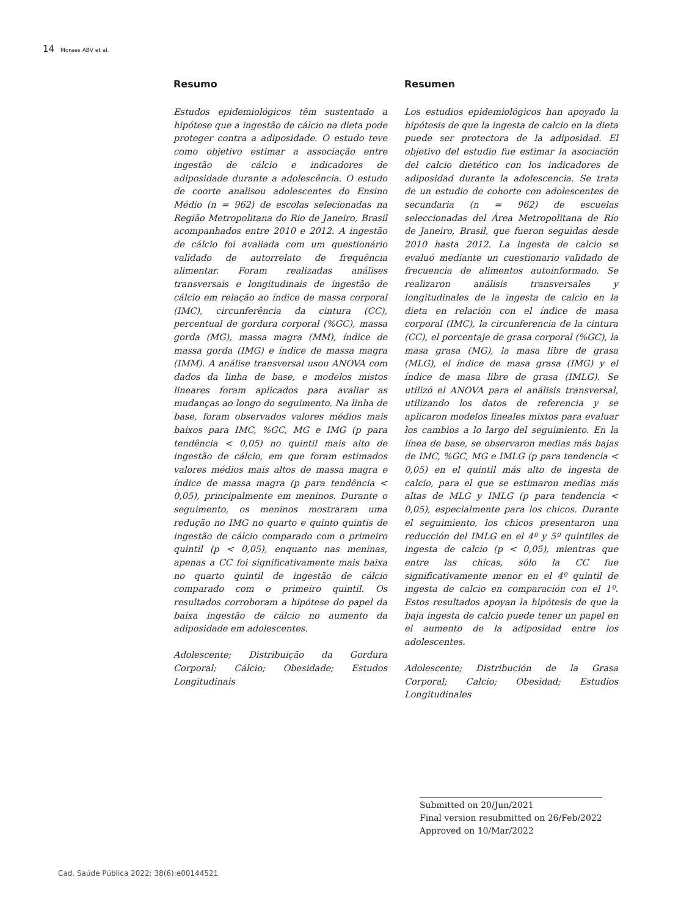14 Moraes ABV et al.
Resumo
Estudos epidemiológicos têm sustentado a hipótese que a ingestão de cálcio na dieta pode proteger contra a adiposidade. O estudo teve como objetivo estimar a associação entre ingestão de cálcio e indicadores de adiposidade durante a adolescência. O estudo de coorte analisou adolescentes do Ensino Médio (n = 962) de escolas selecionadas na Região Metropolitana do Rio de Janeiro, Brasil acompanhados entre 2010 e 2012. A ingestão de cálcio foi avaliada com um questionário validado de autorrelato de frequência alimentar. Foram realizadas análises transversais e longitudinais de ingestão de cálcio em relação ao índice de massa corporal (IMC), circunferência da cintura (CC), percentual de gordura corporal (%GC), massa gorda (MG), massa magra (MM), índice de massa gorda (IMG) e índice de massa magra (IMM). A análise transversal usou ANOVA com dados da linha de base, e modelos mistos lineares foram aplicados para avaliar as mudanças ao longo do seguimento. Na linha de base, foram observados valores médios mais baixos para IMC, %GC, MG e IMG (p para tendência < 0,05) no quintil mais alto de ingestão de cálcio, em que foram estimados valores médios mais altos de massa magra e índice de massa magra (p para tendência < 0,05), principalmente em meninos. Durante o seguimento, os meninos mostraram uma redução no IMG no quarto e quinto quintis de ingestão de cálcio comparado com o primeiro quintil (p < 0,05), enquanto nas meninas, apenas a CC foi significativamente mais baixa no quarto quintil de ingestão de cálcio comparado com o primeiro quintil. Os resultados corroboram a hipótese do papel da baixa ingestão de cálcio no aumento da adiposidade em adolescentes.
Adolescente; Distribuição da Gordura Corporal; Cálcio; Obesidade; Estudos Longitudinais
Resumen
Los estudios epidemiológicos han apoyado la hipótesis de que la ingesta de calcio en la dieta puede ser protectora de la adiposidad. El objetivo del estudio fue estimar la asociación del calcio dietético con los indicadores de adiposidad durante la adolescencia. Se trata de un estudio de cohorte con adolescentes de secundaria (n = 962) de escuelas seleccionadas del Área Metropolitana de Río de Janeiro, Brasil, que fueron seguidas desde 2010 hasta 2012. La ingesta de calcio se evaluó mediante un cuestionario validado de frecuencia de alimentos autoinformado. Se realizaron análisis transversales y longitudinales de la ingesta de calcio en la dieta en relación con el índice de masa corporal (IMC), la circunferencia de la cintura (CC), el porcentaje de grasa corporal (%GC), la masa grasa (MG), la masa libre de grasa (MLG), el índice de masa grasa (IMG) y el índice de masa libre de grasa (IMLG). Se utilizó el ANOVA para el análisis transversal, utilizando los datos de referencia y se aplicaron modelos lineales mixtos para evaluar los cambios a lo largo del seguimiento. En la línea de base, se observaron medias más bajas de IMC, %GC, MG e IMLG (p para tendencia < 0,05) en el quintil más alto de ingesta de calcio, para el que se estimaron medias más altas de MLG y IMLG (p para tendencia < 0,05), especialmente para los chicos. Durante el seguimiento, los chicos presentaron una reducción del IMLG en el 4º y 5º quintiles de ingesta de calcio (p < 0,05), mientras que entre las chicas, sólo la CC fue significativamente menor en el 4º quintil de ingesta de calcio en comparación con el 1º. Estos resultados apoyan la hipótesis de que la baja ingesta de calcio puede tener un papel en el aumento de la adiposidad entre los adolescentes.
Adolescente; Distribución de la Grasa Corporal; Calcio; Obesidad; Estudios Longitudinales
Submitted on 20/Jun/2021
Final version resubmitted on 26/Feb/2022
Approved on 10/Mar/2022
Cad. Saúde Pública 2022; 38(6):e00144521